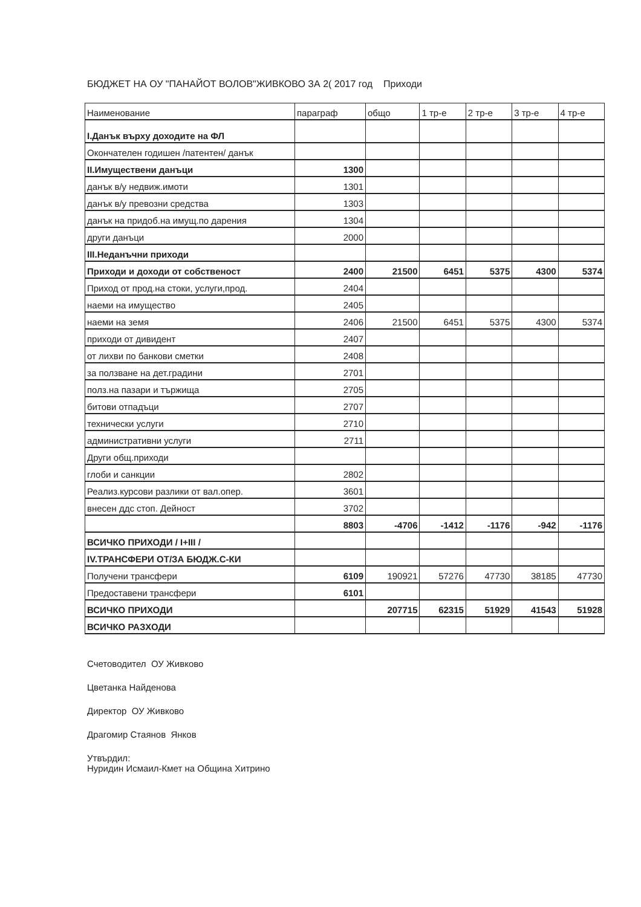БЮДЖЕТ НА ОУ "ПАНАЙОТ ВОЛОВ"ЖИВКОВО ЗА 2( 2017 год Приходи
| Наименование | параграф | общо | 1 тр-е | 2 тр-е | 3 тр-е | 4 тр-е |
| --- | --- | --- | --- | --- | --- | --- |
| I.Данък върху доходите на ФЛ | | | | | | |
| Окончателен годишен /патентен/ данък | | | | | | |
| II.Имуществени данъци | 1300 | | | | | |
| данък в/у недвиж.имоти | 1301 | | | | | |
| данък в/у превозни средства | 1303 | | | | | |
| данък на придоб.на имущ.по дарения | 1304 | | | | | |
| други данъци | 2000 | | | | | |
| III.Неданъчни приходи | | | | | | |
| Приходи и доходи от собственост | 2400 | 21500 | 6451 | 5375 | 4300 | 5374 |
| Приход от прод.на стоки, услуги,прод. | 2404 | | | | | |
| наеми на имущество | 2405 | | | | | |
| наеми на земя | 2406 | 21500 | 6451 | 5375 | 4300 | 5374 |
| приходи от дивидент | 2407 | | | | | |
| от лихви по банкови сметки | 2408 | | | | | |
| за ползване на дет.градини | 2701 | | | | | |
| полз.на пазари и тържища | 2705 | | | | | |
| битови отпадъци | 2707 | | | | | |
| технически услуги | 2710 | | | | | |
| административни услуги | 2711 | | | | | |
| Други общ.приходи | | | | | | |
| глоби и санкции | 2802 | | | | | |
| Реализ.курсови разлики от вал.опер. | 3601 | | | | | |
| внесен ддс стоп. Дейност | 3702 | | | | | |
| | 8803 | -4706 | -1412 | -1176 | -942 | -1176 |
| ВСИЧКО ПРИХОДИ / I+III / | | | | | | |
| IV.ТРАНСФЕРИ ОТ/ЗА БЮДЖ.С-КИ | | | | | | |
| Получени трансфери | 6109 | 190921 | 57276 | 47730 | 38185 | 47730 |
| Предоставени трансфери | 6101 | | | | | |
| ВСИЧКО ПРИХОДИ | | 207715 | 62315 | 51929 | 41543 | 51928 |
| ВСИЧКО РАЗХОДИ | | | | | | |
Счетоводител ОУ Живково
Цветанка Найденова
Директор ОУ Живково
Драгомир Стаянов Янков
Утвърдил:
Нуридин Исмаил-Кмет на Община Хитрино